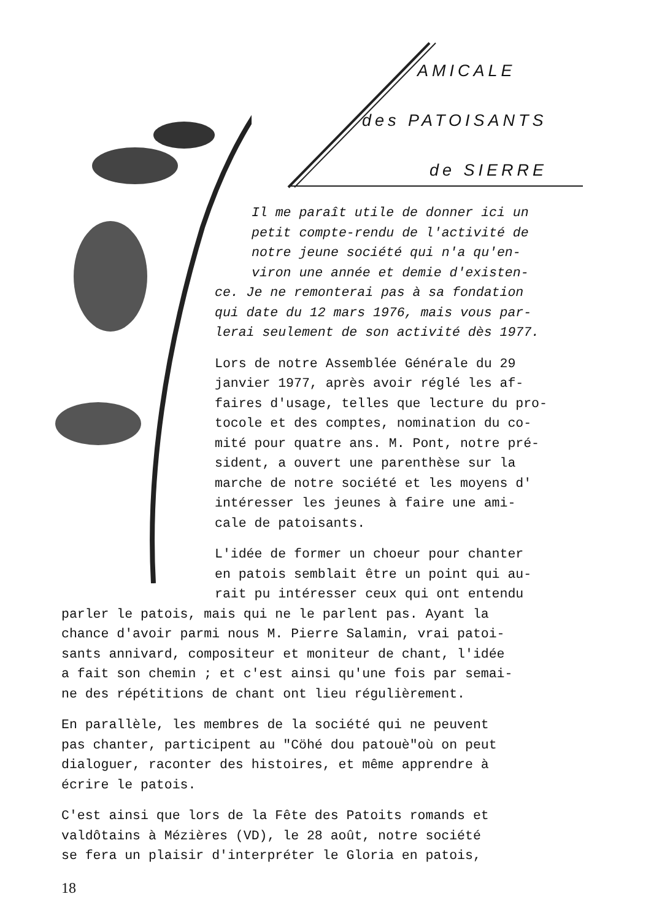AMICALE
des PATOISANTS
de SIERRE
Il me paraît utile de donner ici un
petit compte-rendu de l'activité de
notre jeune société qui n'a qu'en-
viron une année et demie d'existen-
ce. Je ne remonterai pas à sa fondation
qui date du 12 mars 1976, mais vous par-
lerai seulement de son activité dès 1977.
Lors de notre Assemblée Générale du 29
janvier 1977, après avoir réglé les af-
faires d'usage, telles que lecture du pro-
tocole et des comptes, nomination du co-
mité pour quatre ans. M. Pont, notre pré-
sident, a ouvert une parenthèse sur la
marche de notre société et les moyens d'
intéresser les jeunes à faire une ami-
cale de patoisants.
L'idée de former un choeur pour chanter
en patois semblait être un point qui au-
rait pu intéresser ceux qui ont entendu
parler le patois, mais qui ne le parlent pas. Ayant la
chance d'avoir parmi nous M. Pierre Salamin, vrai patoi-
sants annivard, compositeur et moniteur de chant, l'idée
a fait son chemin ; et c'est ainsi qu'une fois par semai-
ne des répétitions de chant ont lieu régulièrement.
En parallèle, les membres de la société qui ne peuvent
pas chanter, participent au "Cöhé dou patouè"où on peut
dialoguer, raconter des histoires, et même apprendre à
écrire le patois.
C'est ainsi que lors de la Fête des Patoits romands et
valdôtains à Mézières (VD), le 28 août, notre société
se fera un plaisir d'interpréter le Gloria en patois,
18